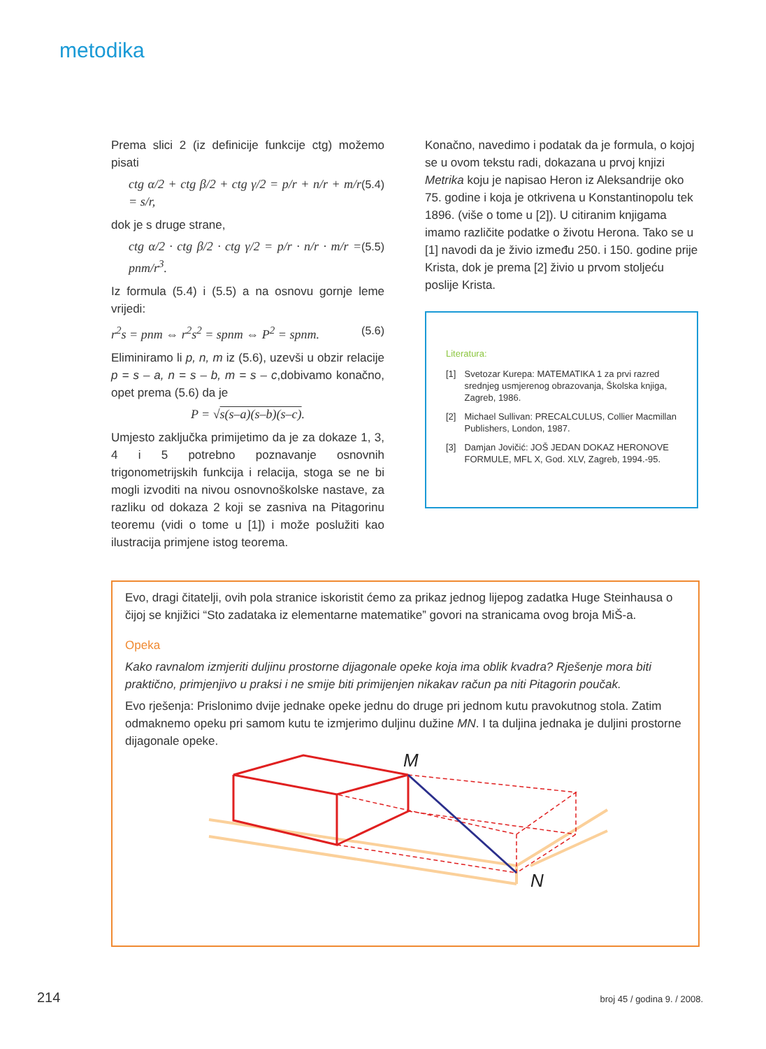metodika
Prema slici 2 (iz definicije funkcije ctg) možemo pisati
ctg α/2 + ctg β/2 + ctg γ/2 = p/r + n/r + m/r = s/r, (5.4)
dok je s druge strane,
ctg α/2 · ctg β/2 · ctg γ/2 = p/r · n/r · m/r = pnm/r<sup>3</sup>. (5.5)
Iz formula (5.4) i (5.5) a na osnovu gornje leme vrijedi:
r<sup>2</sup>s = pnm ⇔ r<sup>2</sup>s<sup>2</sup> = spnm ⇔ P<sup>2</sup> = spnm. (5.6)
Eliminiramo li p, n, m iz (5.6), uzevši u obzir relacije p = s – a, n = s – b, m = s – c,dobivamo konačno, opet prema (5.6) da je
P = √s(s–a)(s–b)(s–c).
Umjesto zaključka primijetimo da je za dokaze 1, 3, 4 i 5 potrebno poznavanje osnovnih trigonometrijskih funkcija i relacija, stoga se ne bi mogli izvoditi na nivou osnovnoškolske nastave, za razliku od dokaza 2 koji se zasniva na Pitagorinu teoremu (vidi o tome u [1]) i može poslužiti kao ilustracija primjene istog teorema.
Konačno, navedimo i podatak da je formula, o kojoj se u ovom tekstu radi, dokazana u prvoj knjizi Metrika koju je napisao Heron iz Aleksandrije oko 75. godine i koja je otkrivena u Konstantinopolu tek 1896. (više o tome u [2]). U citiranim knjigama imamo različite podatke o životu Herona. Tako se u [1] navodi da je živio između 250. i 150. godine prije Krista, dok je prema [2] živio u prvom stoljeću poslije Krista.
Literatura:
[1] Svetozar Kurepa: MATEMATIKA 1 za prvi razred srednjeg usmjerenog obrazovanja, Školska knjiga, Zagreb, 1986.
[2] Michael Sullivan: PRECALCULUS, Collier Macmillan Publishers, London, 1987.
[3] Damjan Jovičić: JOŠ JEDAN DOKAZ HERONOVE FORMULE, MFL X, God. XLV, Zagreb, 1994.-95.
Evo, dragi čitatelji, ovih pola stranice iskoristit ćemo za prikaz jednog lijepog zadatka Huge Steinhausa o čijoj se knjižici “Sto zadataka iz elementarne matematike” govori na stranicama ovog broja MiŠ-a.
Opeka
Kako ravnalom izmjeriti duljinu prostorne dijagonale opeke koja ima oblik kvadra? Rješenje mora biti praktično, primjenjivo u praksi i ne smije biti primijenjen nikakav račun pa niti Pitagorin poučak.
Evo rješenja: Prislonimo dvije jednake opeke jednu do druge pri jednom kutu pravokutnog stola. Zatim odmaknemo opeku pri samom kutu te izmjerimo duljinu dužine MN. I ta duljina jednaka je duljini prostorne dijagonale opeke.
M
N
214 broj 45 / godina 9. / 2008.